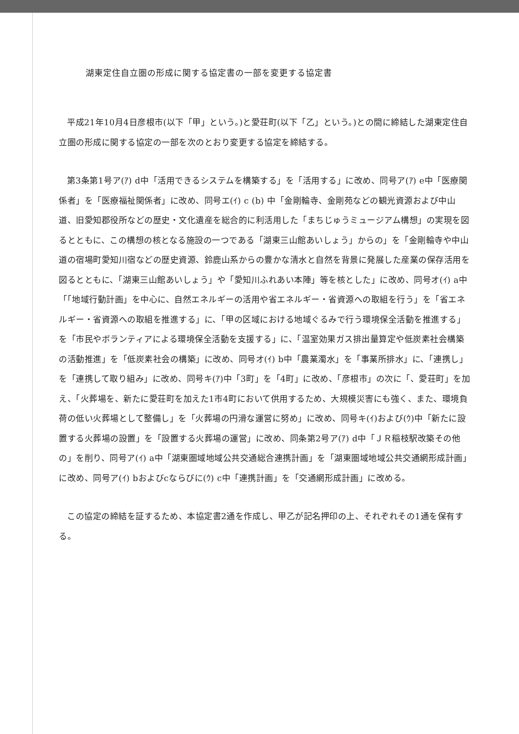湖東定住自立圏の形成に関する協定書の一部を変更する協定書
平成21年10月4日彦根市(以下「甲」という。)と愛荘町(以下「乙」という。)との間に締結した湖東定住自立圏の形成に関する協定の一部を次のとおり変更する協定を締結する。
第3条第1号ア(ｱ) d中「活用できるシステムを構築する」を「活用する」に改め、同号ア(ｱ) e中「医療関係者」を「医療福祉関係者」に改め、同号エ(ｲ) c (b) 中「金剛輪寺、金剛苑などの観光資源および中山道、旧愛知郡役所などの歴史・文化遺産を総合的に利活用した「まちじゅうミュージアム構想」の実現を図るとともに、この構想の核となる施設の一つである「湖東三山館あいしょう」からの」を「金剛輪寺や中山道の宿場町愛知川宿などの歴史資源、鈴鹿山系からの豊かな清水と自然を背景に発展した産業の保存活用を図るとともに、「湖東三山館あいしょう」や「愛知川ふれあい本陣」等を核とした」に改め、同号オ(ｲ) a中「「地域行動計画」を中心に、自然エネルギーの活用や省エネルギー・省資源への取組を行う」を「省エネルギー・省資源への取組を推進する」に、「甲の区域における地域ぐるみで行う環境保全活動を推進する」を「市民やボランティアによる環境保全活動を支援する」に、「温室効果ガス排出量算定や低炭素社会構築の活動推進」を「低炭素社会の構築」に改め、同号オ(ｲ) b中「農業濁水」を「事業所排水」に、「連携し」を「連携して取り組み」に改め、同号キ(ｱ)中「3町」を「4町」に改め、「彦根市」の次に「、愛荘町」を加え、「火葬場を、新たに愛荘町を加えた1市4町において供用するため、大規模災害にも強く、また、環境負荷の低い火葬場として整備し」を「火葬場の円滑な運営に努め」に改め、同号キ(ｲ)および(ｳ)中「新たに設置する火葬場の設置」を「設置する火葬場の運営」に改め、同条第2号ア(ｱ) d中「ＪＲ稲枝駅改築その他の」を削り、同号ア(ｲ) a中「湖東圏域地域公共交通総合連携計画」を「湖東圏域地域公共交通網形成計画」に改め、同号ア(ｲ) bおよびcならびに(ｳ) c中「連携計画」を「交通網形成計画」に改める。
この協定の締結を証するため、本協定書2通を作成し、甲乙が記名押印の上、それぞれその1通を保有する。